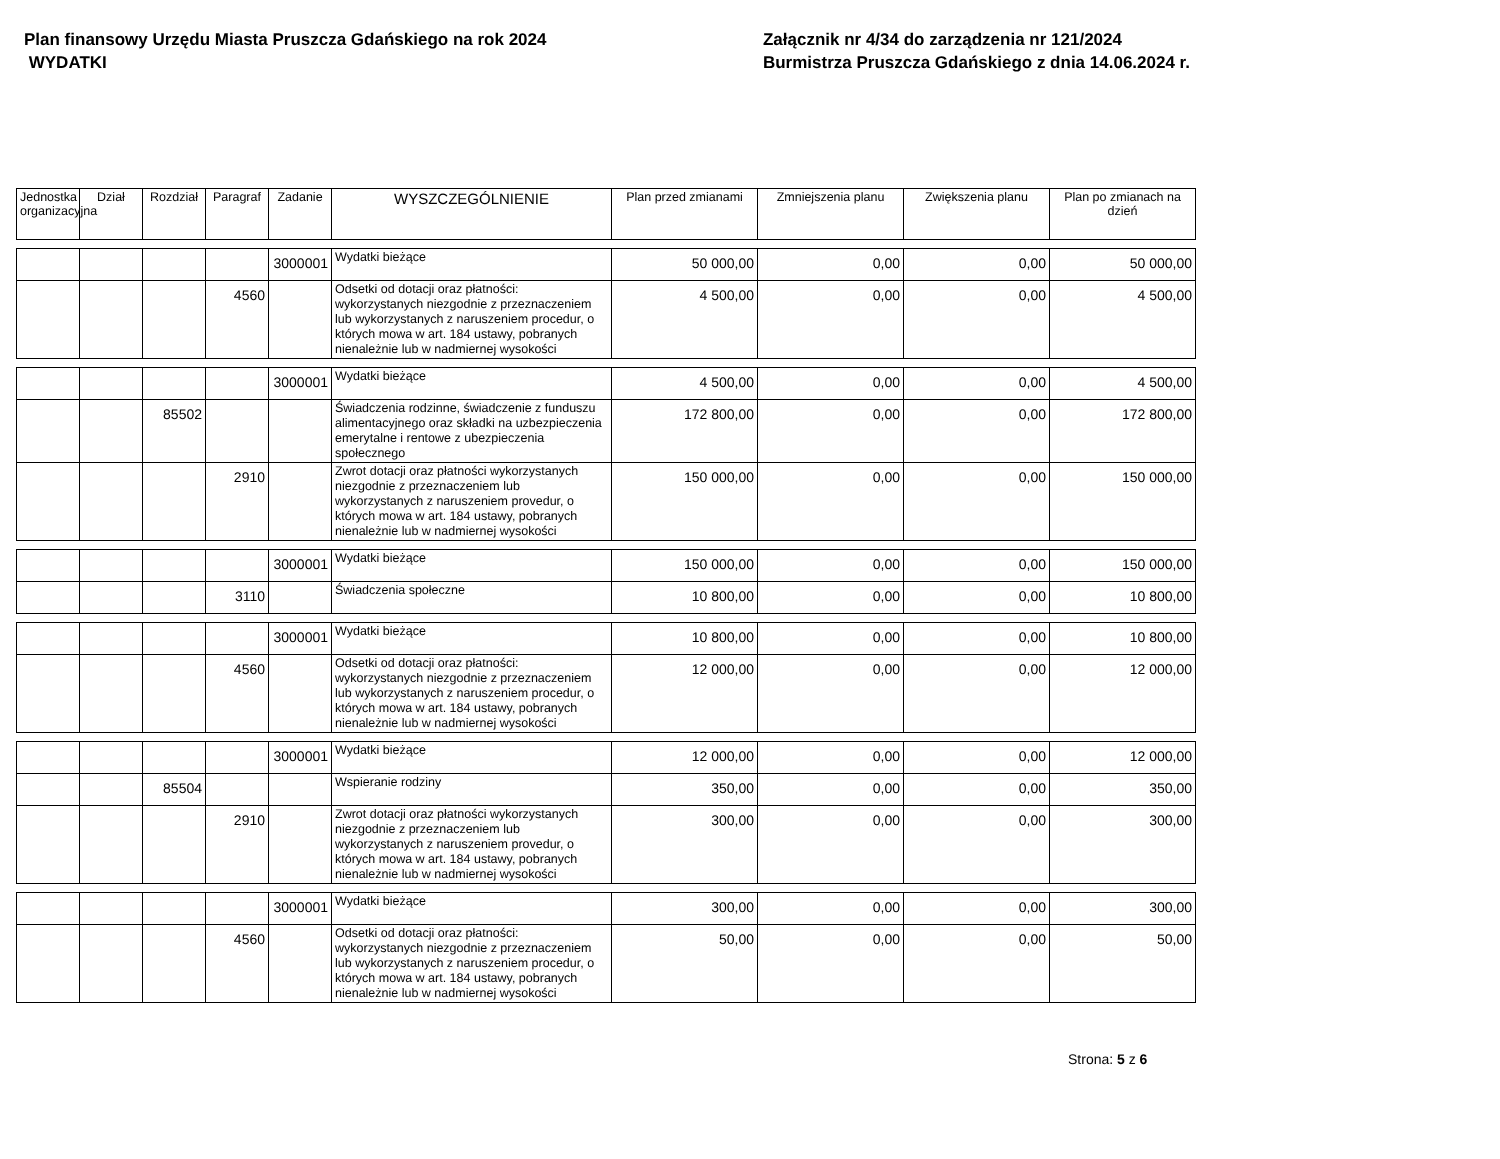Plan finansowy Urzędu Miasta Pruszcza Gdańskiego na rok 2024
WYDATKI
Załącznik nr 4/34 do zarządzenia nr 121/2024
Burmistrza Pruszcza Gdańskiego z dnia 14.06.2024 r.
| Jednostka organizacyjna | Dział | Rozdział | Paragraf | Zadanie | WYSZCZEGÓLNIENIE | Plan przed zmianami | Zmniejszenia planu | Zwiększenia planu | Plan po zmianach na dzień |
| --- | --- | --- | --- | --- | --- | --- | --- | --- | --- |
| | | | | 3000001 | Wydatki bieżące | 50 000,00 | 0,00 | 0,00 | 50 000,00 |
| | | | 4560 | | Odsetki od dotacji oraz płatności: wykorzystanych niezgodnie z przeznaczeniem lub wykorzystanych z naruszeniem procedur, o których mowa w art. 184 ustawy, pobranych nienależnie lub w nadmiernej wysokości | 4 500,00 | 0,00 | 0,00 | 4 500,00 |
| | | | | 3000001 | Wydatki bieżące | 4 500,00 | 0,00 | 0,00 | 4 500,00 |
| | | 85502 | | | Świadczenia rodzinne, świadczenie z funduszu alimentacyjnego oraz składki na uzbezpieczenia emerytalne i rentowe z ubezpieczenia społecznego | 172 800,00 | 0,00 | 0,00 | 172 800,00 |
| | | | 2910 | | Zwrot dotacji oraz płatności wykorzystanych niezgodnie z przeznaczeniem lub wykorzystanych z naruszeniem provedur, o których mowa w art. 184 ustawy, pobranych nienależnie lub w nadmiernej wysokości | 150 000,00 | 0,00 | 0,00 | 150 000,00 |
| | | | | 3000001 | Wydatki bieżące | 150 000,00 | 0,00 | 0,00 | 150 000,00 |
| | | | 3110 | | Świadczenia społeczne | 10 800,00 | 0,00 | 0,00 | 10 800,00 |
| | | | | 3000001 | Wydatki bieżące | 10 800,00 | 0,00 | 0,00 | 10 800,00 |
| | | | 4560 | | Odsetki od dotacji oraz płatności: wykorzystanych niezgodnie z przeznaczeniem lub wykorzystanych z naruszeniem procedur, o których mowa w art. 184 ustawy, pobranych nienależnie lub w nadmiernej wysokości | 12 000,00 | 0,00 | 0,00 | 12 000,00 |
| | | | | 3000001 | Wydatki bieżące | 12 000,00 | 0,00 | 0,00 | 12 000,00 |
| | | 85504 | | | Wspieranie rodziny | 350,00 | 0,00 | 0,00 | 350,00 |
| | | | 2910 | | Zwrot dotacji oraz płatności wykorzystanych niezgodnie z przeznaczeniem lub wykorzystanych z naruszeniem provedur, o których mowa w art. 184 ustawy, pobranych nienależnie lub w nadmiernej wysokości | 300,00 | 0,00 | 0,00 | 300,00 |
| | | | | 3000001 | Wydatki bieżące | 300,00 | 0,00 | 0,00 | 300,00 |
| | | | 4560 | | Odsetki od dotacji oraz płatności: wykorzystanych niezgodnie z przeznaczeniem lub wykorzystanych z naruszeniem procedur, o których mowa w art. 184 ustawy, pobranych nienależnie lub w nadmiernej wysokości | 50,00 | 0,00 | 0,00 | 50,00 |
Strona: 5 z 6